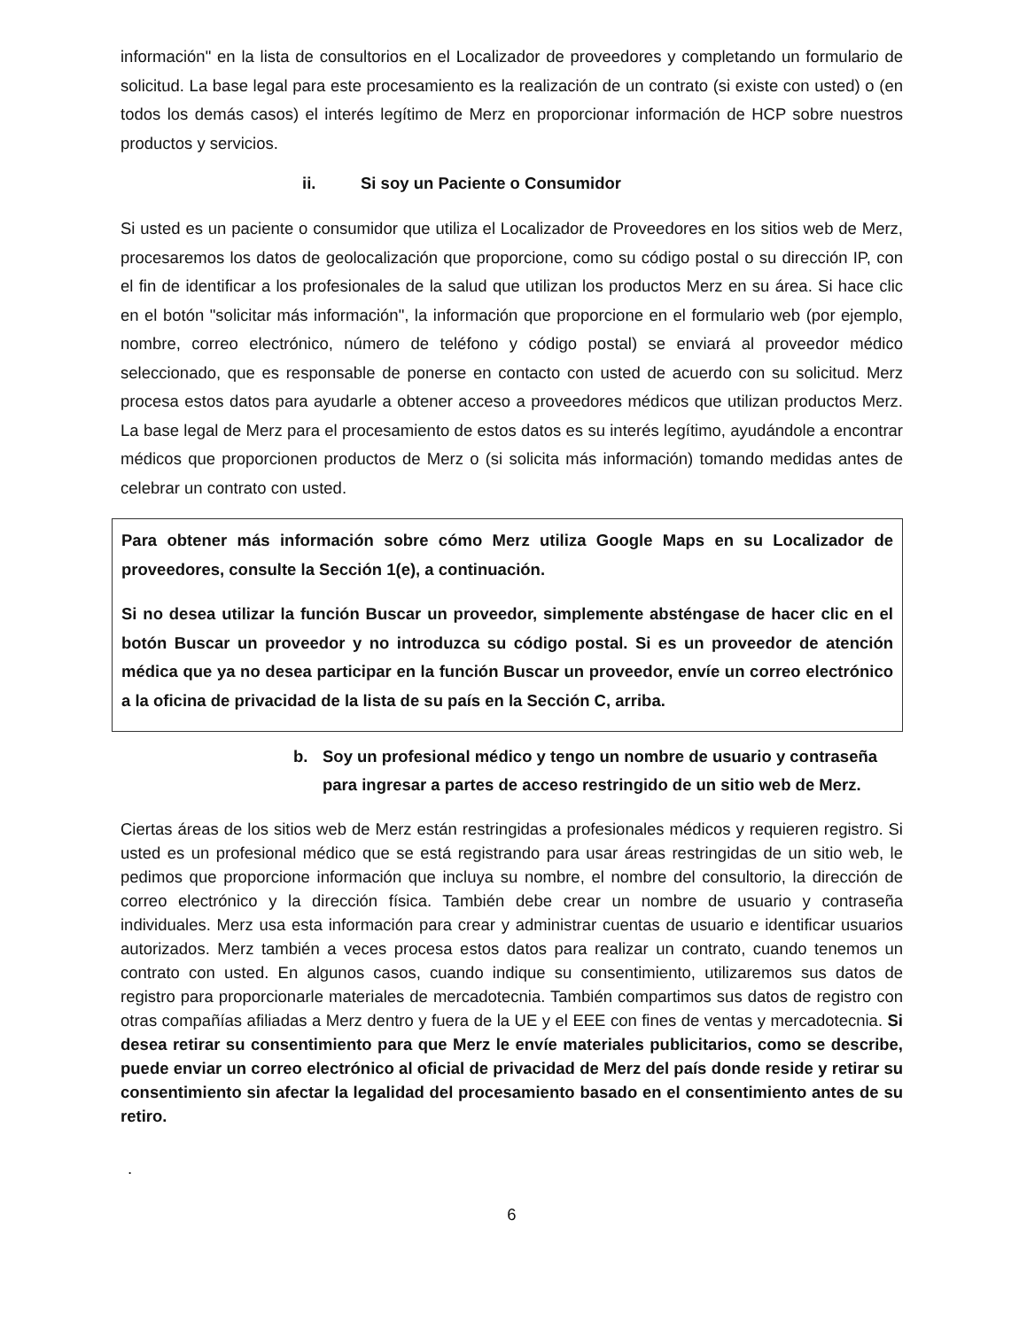información" en la lista de consultorios en el Localizador de proveedores y completando un formulario de solicitud. La base legal para este procesamiento es la realización de un contrato (si existe con usted) o (en todos los demás casos) el interés legítimo de Merz en proporcionar información de HCP sobre nuestros productos y servicios.
ii. Si soy un Paciente o Consumidor
Si usted es un paciente o consumidor que utiliza el Localizador de Proveedores en los sitios web de Merz, procesaremos los datos de geolocalización que proporcione, como su código postal o su dirección IP, con el fin de identificar a los profesionales de la salud que utilizan los productos Merz en su área. Si hace clic en el botón "solicitar más información", la información que proporcione en el formulario web (por ejemplo, nombre, correo electrónico, número de teléfono y código postal) se enviará al proveedor médico seleccionado, que es responsable de ponerse en contacto con usted de acuerdo con su solicitud. Merz procesa estos datos para ayudarle a obtener acceso a proveedores médicos que utilizan productos Merz. La base legal de Merz para el procesamiento de estos datos es su interés legítimo, ayudándole a encontrar médicos que proporcionen productos de Merz o (si solicita más información) tomando medidas antes de celebrar un contrato con usted.
Para obtener más información sobre cómo Merz utiliza Google Maps en su Localizador de proveedores, consulte la Sección 1(e), a continuación.
Si no desea utilizar la función Buscar un proveedor, simplemente absténgase de hacer clic en el botón Buscar un proveedor y no introduzca su código postal. Si es un proveedor de atención médica que ya no desea participar en la función Buscar un proveedor, envíe un correo electrónico a la oficina de privacidad de la lista de su país en la Sección C, arriba.
b. Soy un profesional médico y tengo un nombre de usuario y contraseña para ingresar a partes de acceso restringido de un sitio web de Merz.
Ciertas áreas de los sitios web de Merz están restringidas a profesionales médicos y requieren registro. Si usted es un profesional médico que se está registrando para usar áreas restringidas de un sitio web, le pedimos que proporcione información que incluya su nombre, el nombre del consultorio, la dirección de correo electrónico y la dirección física. También debe crear un nombre de usuario y contraseña individuales. Merz usa esta información para crear y administrar cuentas de usuario e identificar usuarios autorizados. Merz también a veces procesa estos datos para realizar un contrato, cuando tenemos un contrato con usted. En algunos casos, cuando indique su consentimiento, utilizaremos sus datos de registro para proporcionarle materiales de mercadotecnia. También compartimos sus datos de registro con otras compañías afiliadas a Merz dentro y fuera de la UE y el EEE con fines de ventas y mercadotecnia. Si desea retirar su consentimiento para que Merz le envíe materiales publicitarios, como se describe, puede enviar un correo electrónico al oficial de privacidad de Merz del país donde reside y retirar su consentimiento sin afectar la legalidad del procesamiento basado en el consentimiento antes de su retiro.
.
6